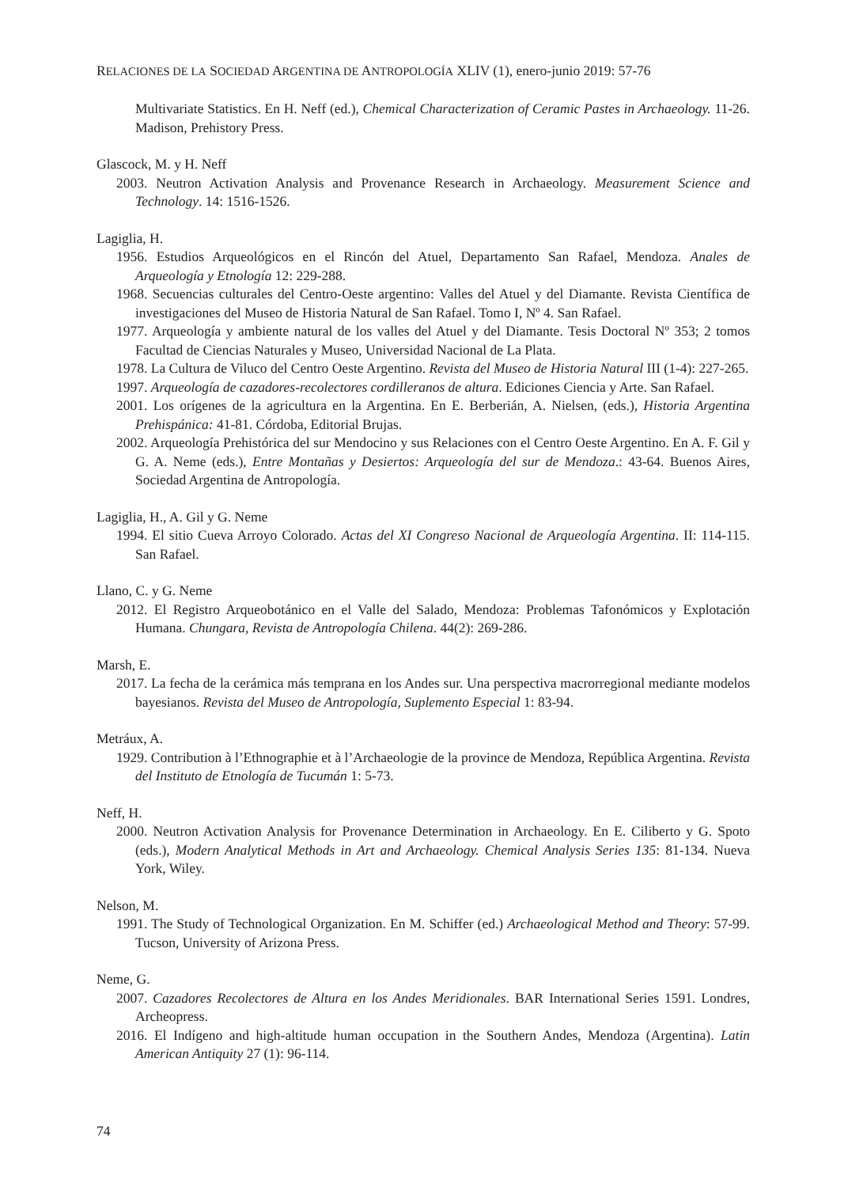RELACIONES DE LA SOCIEDAD ARGENTINA DE ANTROPOLOGÍA XLIV (1), enero-junio 2019: 57-76
Multivariate Statistics. En H. Neff (ed.), Chemical Characterization of Ceramic Pastes in Archaeology. 11-26. Madison, Prehistory Press.
Glascock, M. y H. Neff
2003. Neutron Activation Analysis and Provenance Research in Archaeology. Measurement Science and Technology. 14: 1516-1526.
Lagiglia, H.
1956. Estudios Arqueológicos en el Rincón del Atuel, Departamento San Rafael, Mendoza. Anales de Arqueología y Etnología 12: 229-288.
1968. Secuencias culturales del Centro-Oeste argentino: Valles del Atuel y del Diamante. Revista Científica de investigaciones del Museo de Historia Natural de San Rafael. Tomo I, Nº 4. San Rafael.
1977. Arqueología y ambiente natural de los valles del Atuel y del Diamante. Tesis Doctoral Nº 353; 2 tomos Facultad de Ciencias Naturales y Museo, Universidad Nacional de La Plata.
1978. La Cultura de Viluco del Centro Oeste Argentino. Revista del Museo de Historia Natural III (1-4): 227-265.
1997. Arqueología de cazadores-recolectores cordilleranos de altura. Ediciones Ciencia y Arte. San Rafael.
2001. Los orígenes de la agricultura en la Argentina. En E. Berberián, A. Nielsen, (eds.), Historia Argentina Prehispánica: 41-81. Córdoba, Editorial Brujas.
2002. Arqueología Prehistórica del sur Mendocino y sus Relaciones con el Centro Oeste Argentino. En A. F. Gil y G. A. Neme (eds.), Entre Montañas y Desiertos: Arqueología del sur de Mendoza.: 43-64. Buenos Aires, Sociedad Argentina de Antropología.
Lagiglia, H., A. Gil y G. Neme
1994. El sitio Cueva Arroyo Colorado. Actas del XI Congreso Nacional de Arqueología Argentina. II: 114-115. San Rafael.
Llano, C. y G. Neme
2012. El Registro Arqueobotánico en el Valle del Salado, Mendoza: Problemas Tafonómicos y Explotación Humana. Chungara, Revista de Antropología Chilena. 44(2): 269-286.
Marsh, E.
2017. La fecha de la cerámica más temprana en los Andes sur. Una perspectiva macrorregional mediante modelos bayesianos. Revista del Museo de Antropología, Suplemento Especial 1: 83-94.
Metráux, A.
1929. Contribution à l’Ethnographie et à l’Archaeologie de la province de Mendoza, República Argentina. Revista del Instituto de Etnología de Tucumán 1: 5-73.
Neff, H.
2000. Neutron Activation Analysis for Provenance Determination in Archaeology. En E. Ciliberto y G. Spoto (eds.), Modern Analytical Methods in Art and Archaeology. Chemical Analysis Series 135: 81-134. Nueva York, Wiley.
Nelson, M.
1991. The Study of Technological Organization. En M. Schiffer (ed.) Archaeological Method and Theory: 57-99. Tucson, University of Arizona Press.
Neme, G.
2007. Cazadores Recolectores de Altura en los Andes Meridionales. BAR International Series 1591. Londres, Archeopress.
2016. El Indígeno and high-altitude human occupation in the Southern Andes, Mendoza (Argentina). Latin American Antiquity 27 (1): 96-114.
74